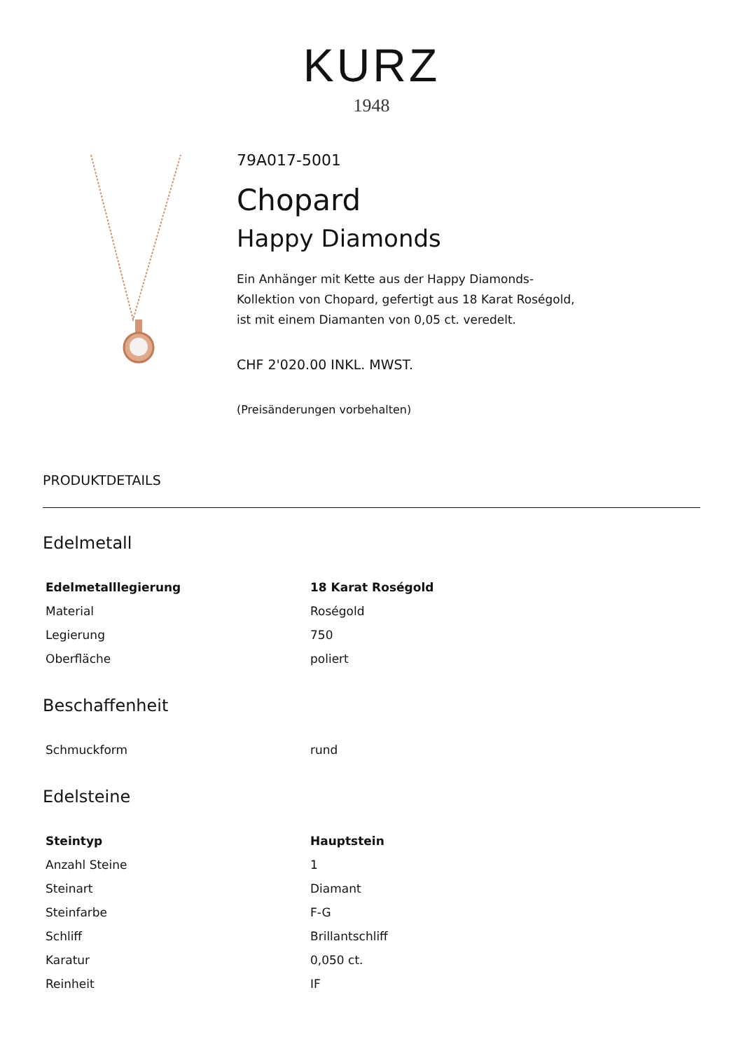KURZ
1948
79A017-5001
Chopard
Happy Diamonds
Ein Anhänger mit Kette aus der Happy Diamonds-
Kollektion von Chopard, gefertigt aus 18 Karat Roségold,
ist mit einem Diamanten von 0,05 ct. veredelt.
CHF 2'020.00 INKL. MWST.
(Preisänderungen vorbehalten)
PRODUKTDETAILS
Edelmetall
| Edelmetalllegierung | 18 Karat Roségold |
| --- | --- |
| Material | Roségold |
| Legierung | 750 |
| Oberfläche | poliert |
Beschaffenheit
| Schmuckform | rund |
Edelsteine
| Steintyp | Hauptstein |
| --- | --- |
| Anzahl Steine | 1 |
| Steinart | Diamant |
| Steinfarbe | F-G |
| Schliff | Brillantschliff |
| Karatur | 0,050 ct. |
| Reinheit | IF |